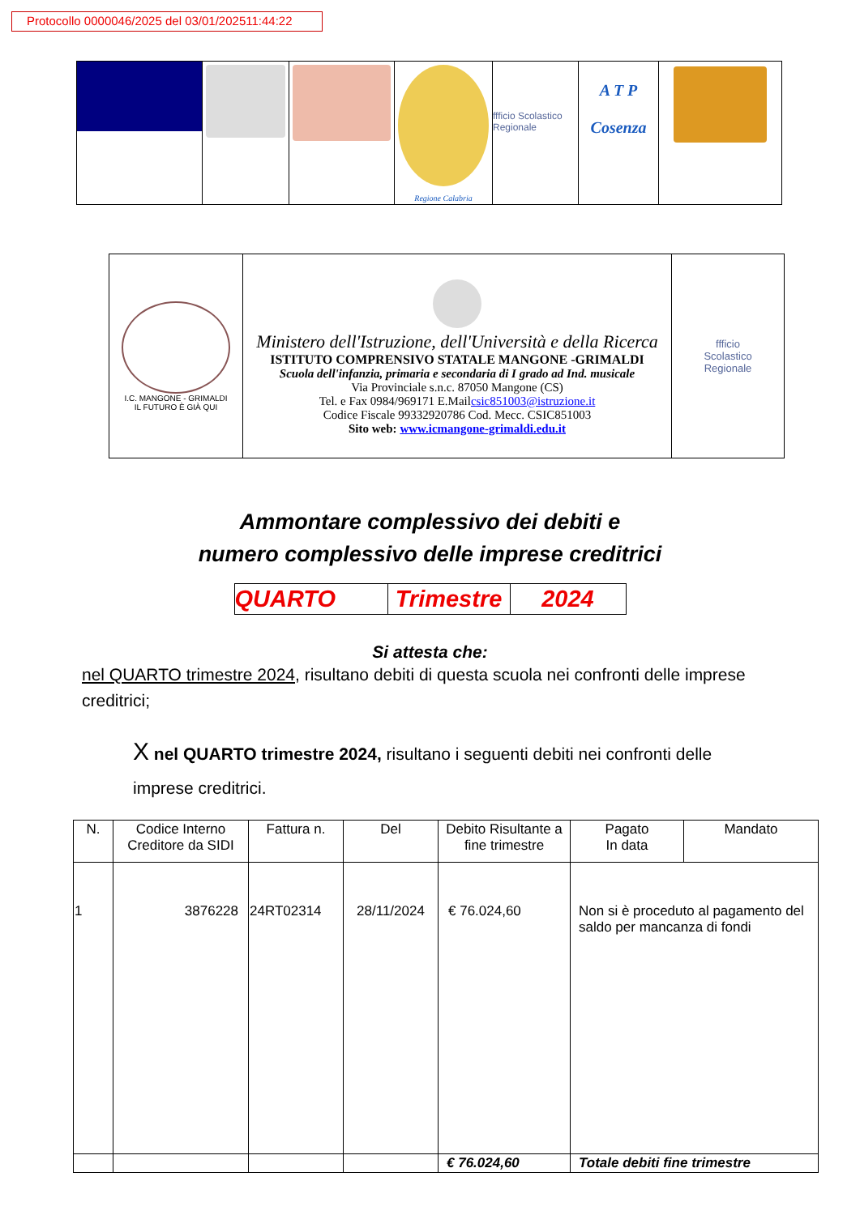Protocollo 0000046/2025 del 03/01/202511:44:22
| | | | Regione Calabria | ffficio Scolastico Regionale | A T P Cosenza | |
| I.C. MANGONE - GRIMALDI IL FUTURO È GIÀ QUI | Ministero dell'Istruzione, dell'Università e della Ricerca ISTITUTO COMPRENSIVO STATALE MANGONE -GRIMALDI Scuola dell'infanzia, primaria e secondaria di I grado ad Ind. musicale Via Provinciale s.n.c. 87050 Mangone (CS) Tel. e Fax 0984/969171 E.Mail csic851003@istruzione.it Codice Fiscale 99332920786 Cod. Mecc. CSIC851003 Sito web: www.icmangone-grimaldi.edu.it | ffficio Scolastico Regionale |
Ammontare complessivo dei debiti e
numero complessivo delle imprese creditrici
| QUARTO | Trimestre | 2024 |
Si attesta che:
nel QUARTO trimestre 2024, risultano debiti di questa scuola nei confronti delle imprese creditrici;
X nel QUARTO trimestre 2024, risultano i seguenti debiti nei confronti delle imprese creditrici.
| N. | Codice Interno Creditore da SIDI | Fattura n. | Del | Debito Risultante a fine trimestre | Pagato In data | Mandato |
| --- | --- | --- | --- | --- | --- | --- |
| 1 | 3876228 | 24RT02314 | 28/11/2024 | € 76.024,60 | Non si è proceduto al pagamento del saldo per mancanza di fondi | |
| | | | | € 76.024,60 | Totale debiti fine trimestre | |